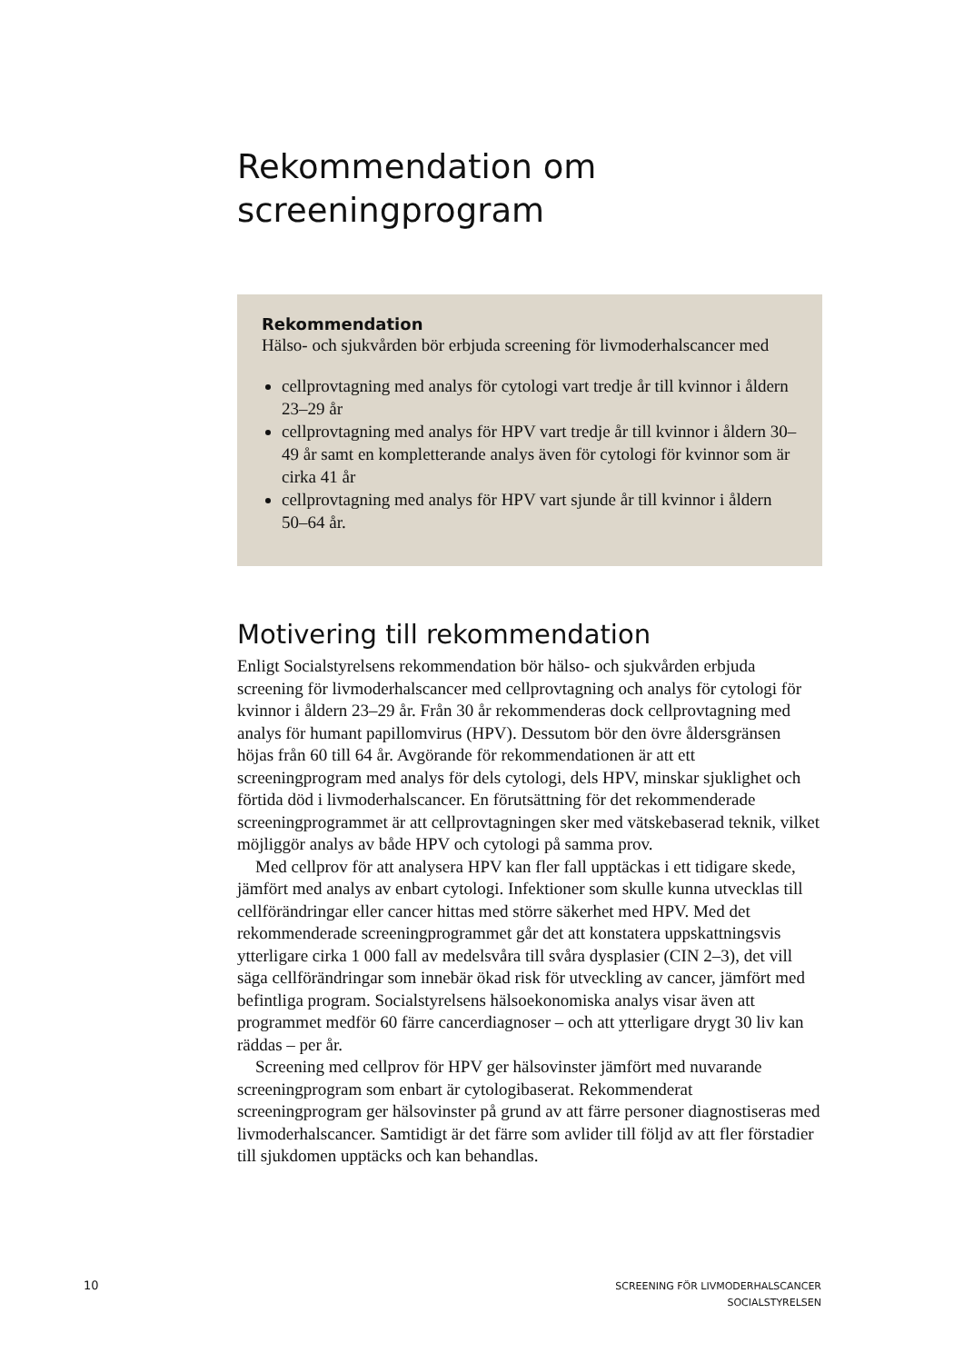Rekommendation om screeningprogram
Rekommendation
Hälso- och sjukvården bör erbjuda screening för livmoderhalscancer med
cellprovtagning med analys för cytologi vart tredje år till kvinnor i åldern 23–29 år
cellprovtagning med analys för HPV vart tredje år till kvinnor i åldern 30–49 år samt en kompletterande analys även för cytologi för kvinnor som är cirka 41 år
cellprovtagning med analys för HPV vart sjunde år till kvinnor i åldern 50–64 år.
Motivering till rekommendation
Enligt Socialstyrelsens rekommendation bör hälso- och sjukvården erbjuda screening för livmoderhalscancer med cellprovtagning och analys för cytologi för kvinnor i åldern 23–29 år. Från 30 år rekommenderas dock cellprovtagning med analys för humant papillomvirus (HPV). Dessutom bör den övre åldersgränsen höjas från 60 till 64 år. Avgörande för rekommendationen är att ett screeningprogram med analys för dels cytologi, dels HPV, minskar sjuklighet och förtida död i livmoderhalscancer. En förutsättning för det rekommenderade screeningprogrammet är att cellprovtagningen sker med vätskebaserad teknik, vilket möjliggör analys av både HPV och cytologi på samma prov.
Med cellprov för att analysera HPV kan fler fall upptäckas i ett tidigare skede, jämfört med analys av enbart cytologi. Infektioner som skulle kunna utvecklas till cellförändringar eller cancer hittas med större säkerhet med HPV. Med det rekommenderade screeningprogrammet går det att konstatera uppskattningsvis ytterligare cirka 1 000 fall av medelsvåra till svåra dysplasier (CIN 2–3), det vill säga cellförändringar som innebär ökad risk för utveckling av cancer, jämfört med befintliga program. Socialstyrelsens hälsoekonomiska analys visar även att programmet medför 60 färre cancerdiagnoser – och att ytterligare drygt 30 liv kan räddas – per år.
Screening med cellprov för HPV ger hälsovinster jämfört med nuvarande screeningprogram som enbart är cytologibaserat. Rekommenderat screeningprogram ger hälsovinster på grund av att färre personer diagnostiseras med livmoderhalscancer. Samtidigt är det färre som avlider till följd av att fler förstadier till sjukdomen upptäcks och kan behandlas.
10
SCREENING FÖR LIVMODERHALSCANCER
SOCIALSTYRELSEN